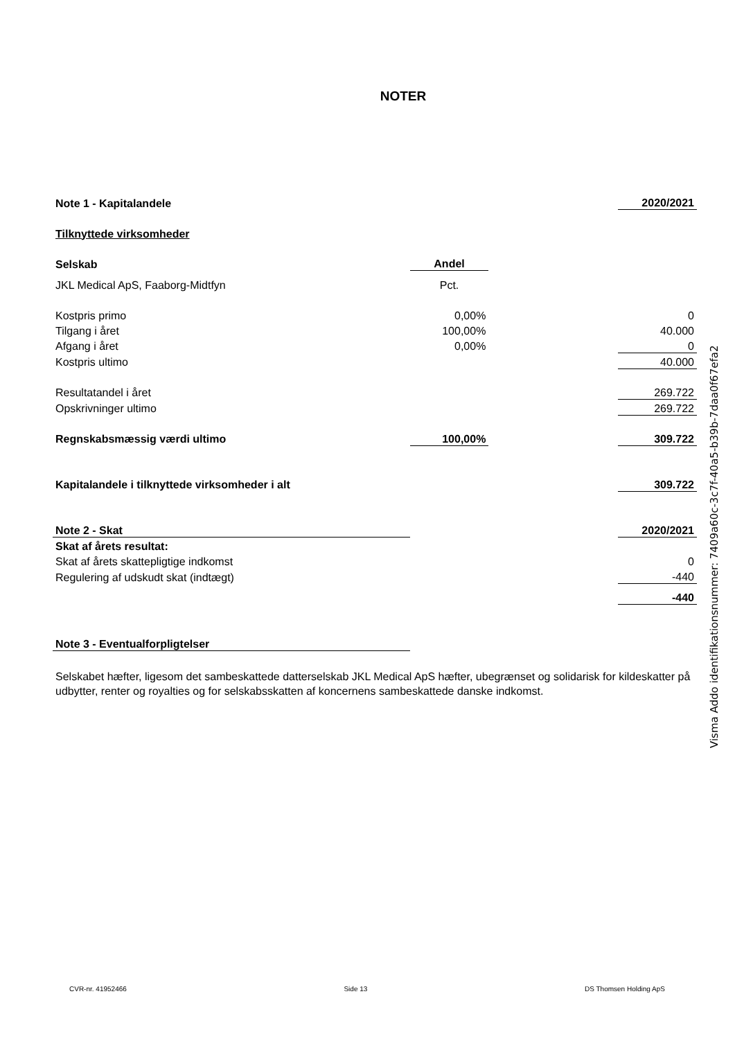NOTER
| Note 1 - Kapitalandele | | | 2020/2021 |
| Tilknyttede virksomheder | | | |
| Selskab | Andel | | |
| JKL Medical ApS, Faaborg-Midtfyn | Pct. | | |
| Kostpris primo | 0,00% | | 0 |
| Tilgang i året | 100,00% | | 40.000 |
| Afgang i året | 0,00% | | 0 |
| Kostpris ultimo | | | 40.000 |
| Resultatandel i året | | | 269.722 |
| Opskrivninger ultimo | | | 269.722 |
| Regnskabsmæssig værdi ultimo | 100,00% | | 309.722 |
| Kapitalandele i tilknyttede virksomheder i alt | | | 309.722 |
| Note 2 - Skat | | | 2020/2021 |
| Skat af årets resultat: | | | |
| Skat af årets skattepligtige indkomst | | | 0 |
| Regulering af udskudt skat (indtægt) | | | -440 |
| | | | -440 |
| Note 3 - Eventualforpligtelser | | | |
Selskabet hæfter, ligesom det sambeskattede datterselskab JKL Medical ApS hæfter, ubegrænset og solidarisk for kildeskatter på udbytter, renter og royalties og for selskabsskatten af koncernens sambeskattede danske indkomst.
Visma Addo identifikationsnummer: 7409a60c-3c7f-40a5-b39b-7daa0f67efa2
CVR-nr. 41952466 Side 13 DS Thomsen Holding ApS